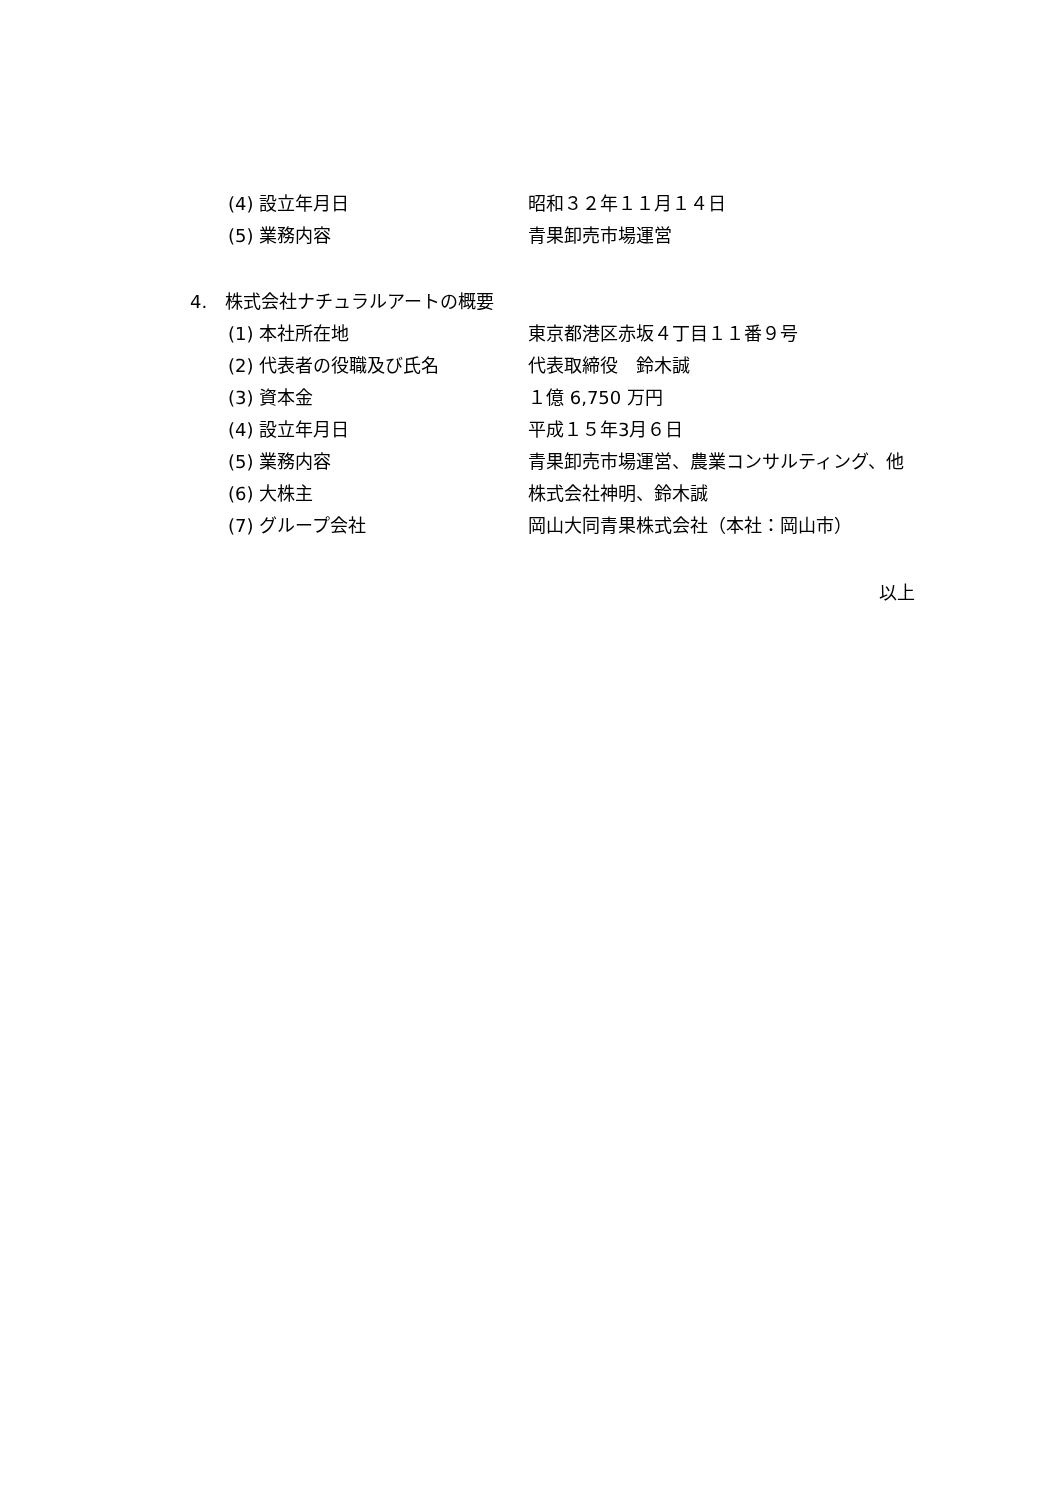(4) 設立年月日 昭和３２年１１月１４日
(5) 業務内容 青果卸売市場運営
4.　株式会社ナチュラルアートの概要
(1) 本社所在地 東京都港区赤坂４丁目１１番９号
(2) 代表者の役職及び氏名 代表取締役　鈴木誠
(3) 資本金 １億 6,750 万円
(4) 設立年月日 平成１５年3月６日
(5) 業務内容 青果卸売市場運営、農業コンサルティング、他
(6) 大株主 株式会社神明、鈴木誠
(7) グループ会社 岡山大同青果株式会社（本社：岡山市）
以上